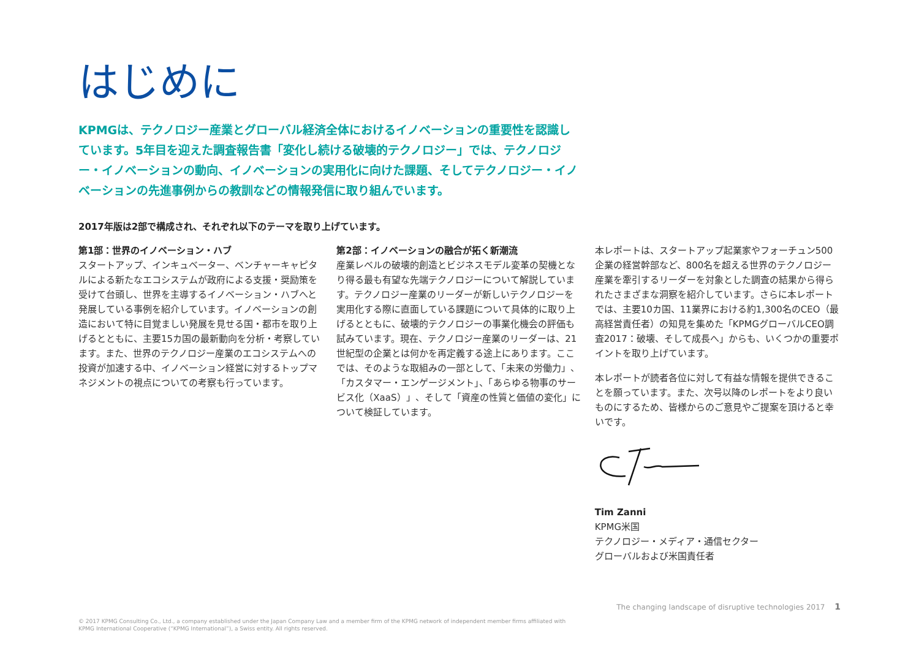はじめに
KPMGは、テクノロジー産業とグローバル経済全体におけるイノベーションの重要性を認識しています。5年目を迎えた調査報告書「変化し続ける破壊的テクノロジー」では、テクノロジー・イノベーションの動向、イノベーションの実用化に向けた課題、そしてテクノロジー・イノベーションの先進事例からの教訓などの情報発信に取り組んでいます。
2017年版は2部で構成され、それぞれ以下のテーマを取り上げています。
第1部：世界のイノベーション・ハブ
スタートアップ、インキュベーター、ベンチャーキャピタルによる新たなエコシステムが政府による支援・奨励策を受けて台頭し、世界を主導するイノベーション・ハブへと発展している事例を紹介しています。イノベーションの創造において特に目覚ましい発展を見せる国・都市を取り上げるとともに、主要15カ国の最新動向を分析・考察しています。また、世界のテクノロジー産業のエコシステムへの投資が加速する中、イノベーション経営に対するトップマネジメントの視点についての考察も行っています。
第2部：イノベーションの融合が拓く新潮流
産業レベルの破壊的創造とビジネスモデル変革の契機となり得る最も有望な先端テクノロジーについて解説しています。テクノロジー産業のリーダーが新しいテクノロジーを実用化する際に直面している課題について具体的に取り上げるとともに、破壊的テクノロジーの事業化機会の評価も試みています。現在、テクノロジー産業のリーダーは、21世紀型の企業とは何かを再定義する途上にあります。ここでは、そのような取組みの一部として、「未来の労働力」、「カスタマー・エンゲージメント」、「あらゆる物事のサービス化（XaaS）」、そして「資産の性質と価値の変化」について検証しています。
本レポートは、スタートアップ起業家やフォーチュン500企業の経営幹部など、800名を超える世界のテクノロジー産業を牽引するリーダーを対象とした調査の結果から得られたさまざまな洞察を紹介しています。さらに本レポートでは、主要10カ国、11業界における約1,300名のCEO（最高経営責任者）の知見を集めた「KPMGグローバルCEO調査2017：破壊、そして成長へ」からも、いくつかの重要ポイントを取り上げています。
本レポートが読者各位に対して有益な情報を提供できることを願っています。また、次号以降のレポートをより良いものにするため、皆様からのご意見やご提案を頂けると幸いです。
Tim Zanni
KPMG米国
テクノロジー・メディア・通信セクター
グローバルおよび米国責任者
The changing landscape of disruptive technologies 2017 1
© 2017 KPMG Consulting Co., Ltd., a company established under the Japan Company Law and a member firm of the KPMG network of independent member firms affiliated with
KPMG International Cooperative (“KPMG International”), a Swiss entity. All rights reserved.